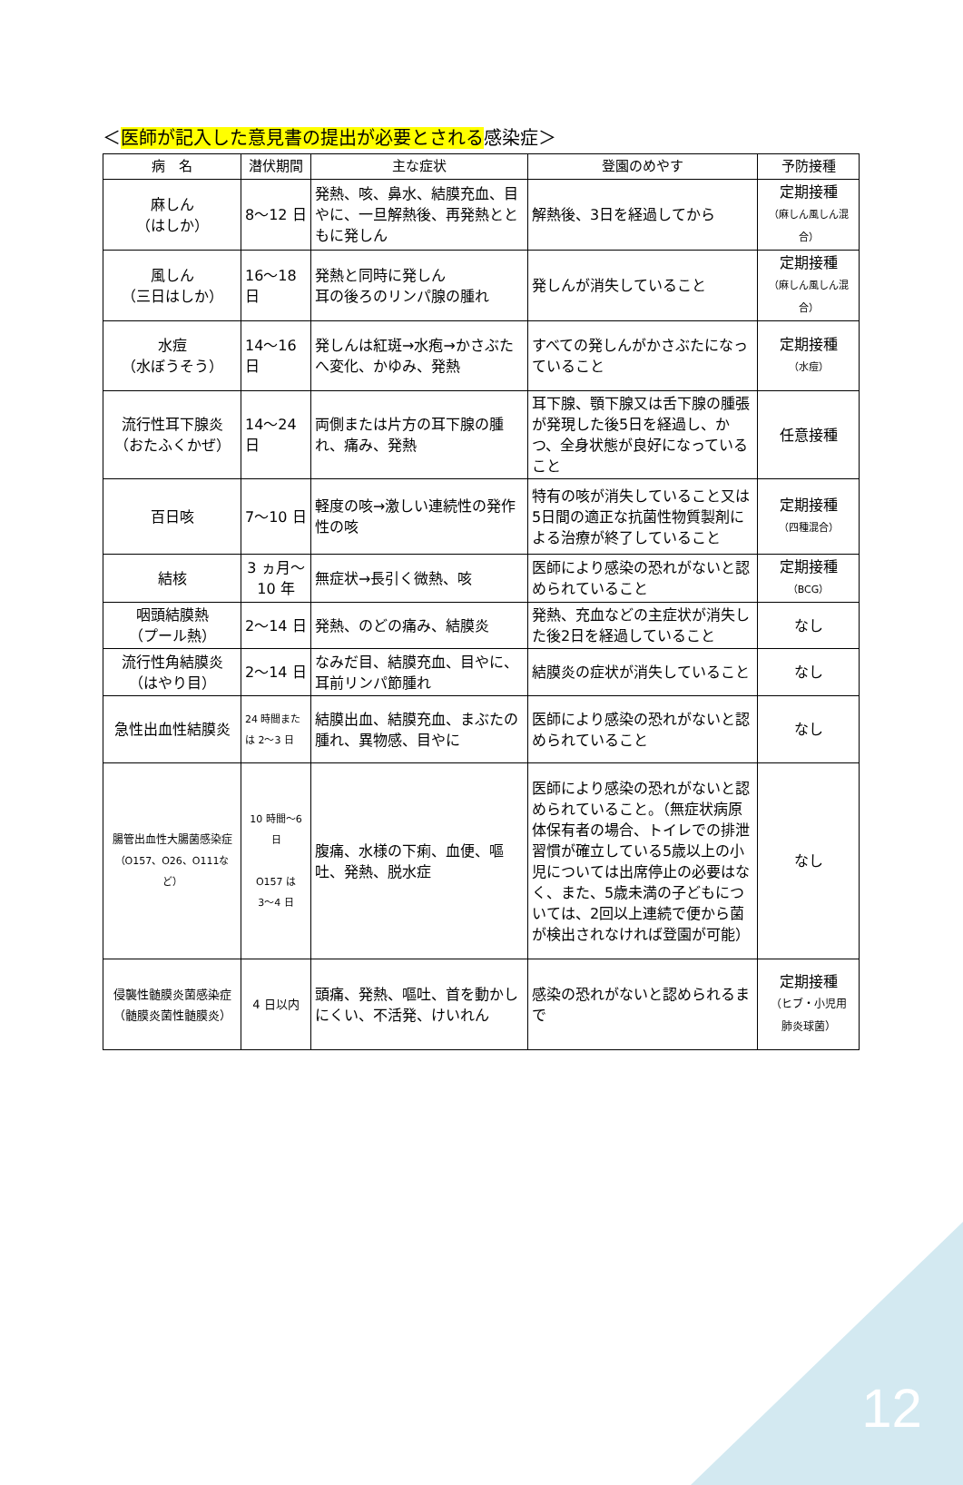＜医師が記入した意見書の提出が必要とされる感染症＞
| 病 名 | 潜伏期間 | 主な症状 | 登園のめやす | 予防接種 |
| --- | --- | --- | --- | --- |
| 麻しん （はしか） | 8～12 日 | 発熱、咳、鼻水、結膜充血、目やに、一旦解熱後、再発熱とともに発しん | 解熱後、3日を経過してから | 定期接種 （麻しん風しん混合） |
| 風しん （三日はしか） | 16～18 日 | 発熱と同時に発しん 耳の後ろのリンパ腺の腫れ | 発しんが消失していること | 定期接種 （麻しん風しん混合） |
| 水痘 （水ぼうそう） | 14～16 日 | 発しんは紅斑→水疱→かさぶたへ変化、かゆみ、発熱 | すべての発しんがかさぶたになっていること | 定期接種 （水痘） |
| 流行性耳下腺炎 （おたふくかぜ） | 14～24 日 | 両側または片方の耳下腺の腫れ、痛み、発熱 | 耳下腺、顎下腺又は舌下腺の腫張が発現した後5日を経過し、かつ、全身状態が良好になっていること | 任意接種 |
| 百日咳 | 7～10 日 | 軽度の咳→激しい連続性の発作性の咳 | 特有の咳が消失していること又は5日間の適正な抗菌性物質製剤による治療が終了していること | 定期接種 （四種混合） |
| 結核 | 3 ヵ月～ 10 年 | 無症状→長引く微熱、咳 | 医師により感染の恐れがないと認められていること | 定期接種 （BCG） |
| 咽頭結膜熱 （プール熱） | 2～14 日 | 発熱、のどの痛み、結膜炎 | 発熱、充血などの主症状が消失した後2日を経過していること | なし |
| 流行性角結膜炎 （はやり目） | 2～14 日 | なみだ目、結膜充血、目やに、耳前リンパ節腫れ | 結膜炎の症状が消失していること | なし |
| 急性出血性結膜炎 | 24 時間または 2～3 日 | 結膜出血、結膜充血、まぶたの腫れ、異物感、目やに | 医師により感染の恐れがないと認められていること | なし |
| 腸管出血性大腸菌感染症 （O157、O26、O111など） | 10 時間～6 日 O157 は 3～4 日 | 腹痛、水様の下痢、血便、嘔吐、発熱、脱水症 | 医師により感染の恐れがないと認められていること。（無症状病原体保有者の場合、トイレでの排泄習慣が確立している5歳以上の小児については出席停止の必要はなく、また、5歳未満の子どもについては、2回以上連続で便から菌が検出されなければ登園が可能） | なし |
| 侵襲性髄膜炎菌感染症 （髄膜炎菌性髄膜炎） | 4 日以内 | 頭痛、発熱、嘔吐、首を動かしにくい、不活発、けいれん | 感染の恐れがないと認められるまで | 定期接種 （ヒブ・小児用 肺炎球菌） |
12